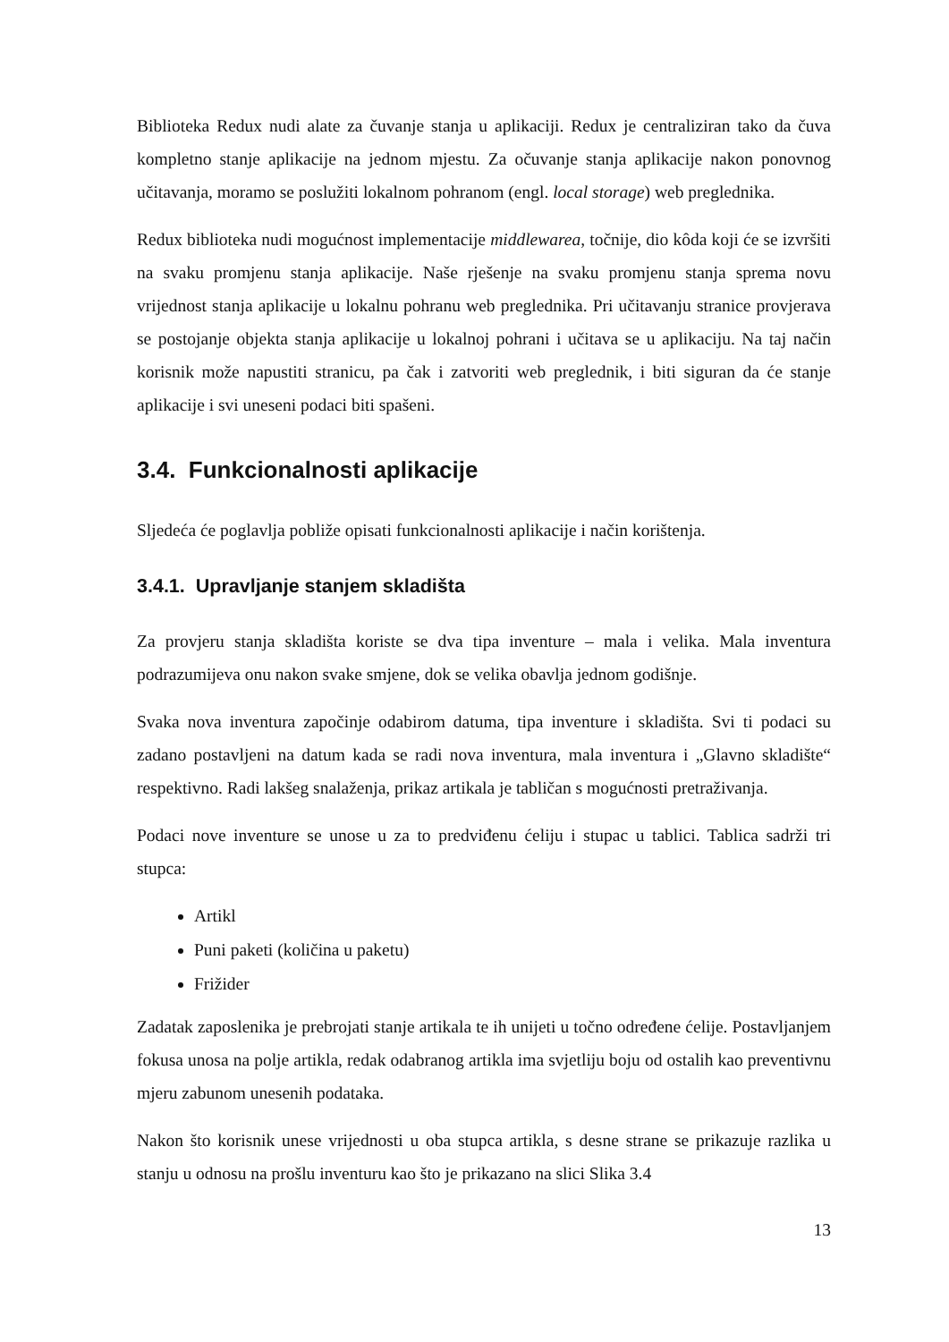Biblioteka Redux nudi alate za čuvanje stanja u aplikaciji. Redux je centraliziran tako da čuva kompletno stanje aplikacije na jednom mjestu. Za očuvanje stanja aplikacije nakon ponovnog učitavanja, moramo se poslužiti lokalnom pohranom (engl. local storage) web preglednika.
Redux biblioteka nudi mogućnost implementacije middlewarea, točnije, dio kôda koji će se izvršiti na svaku promjenu stanja aplikacije. Naše rješenje na svaku promjenu stanja sprema novu vrijednost stanja aplikacije u lokalnu pohranu web preglednika. Pri učitavanju stranice provjerava se postojanje objekta stanja aplikacije u lokalnoj pohrani i učitava se u aplikaciju. Na taj način korisnik može napustiti stranicu, pa čak i zatvoriti web preglednik, i biti siguran da će stanje aplikacije i svi uneseni podaci biti spašeni.
3.4. Funkcionalnosti aplikacije
Sljedeća će poglavlja pobliže opisati funkcionalnosti aplikacije i način korištenja.
3.4.1. Upravljanje stanjem skladišta
Za provjeru stanja skladišta koriste se dva tipa inventure – mala i velika. Mala inventura podrazumijeva onu nakon svake smjene, dok se velika obavlja jednom godišnje.
Svaka nova inventura započinje odabirom datuma, tipa inventure i skladišta. Svi ti podaci su zadano postavljeni na datum kada se radi nova inventura, mala inventura i „Glavno skladište“ respektivno. Radi lakšeg snalaženja, prikaz artikala je tabličan s mogućnosti pretraživanja.
Podaci nove inventure se unose u za to predviđenu ćeliju i stupac u tablici. Tablica sadrži tri stupca:
Artikl
Puni paketi (količina u paketu)
Frižider
Zadatak zaposlenika je prebrojati stanje artikala te ih unijeti u točno određene ćelije. Postavljanjem fokusa unosa na polje artikla, redak odabranog artikla ima svjetliju boju od ostalih kao preventivnu mjeru zabunom unesenih podataka.
Nakon što korisnik unese vrijednosti u oba stupca artikla, s desne strane se prikazuje razlika u stanju u odnosu na prošlu inventuru kao što je prikazano na slici Slika 3.4
13